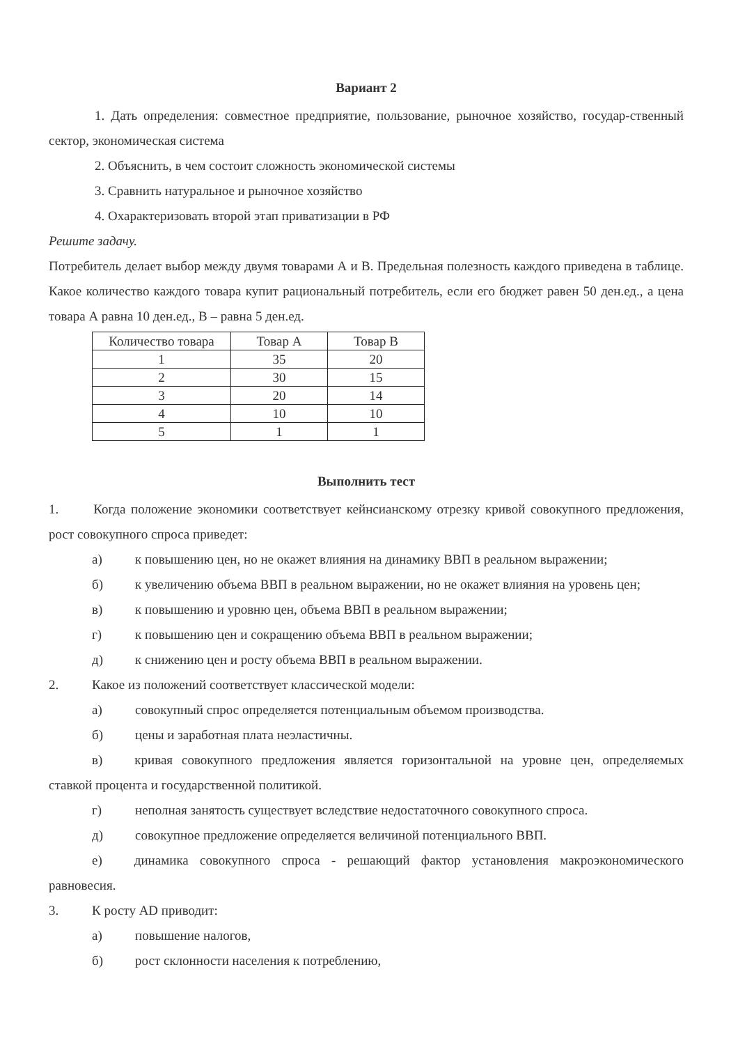Вариант 2
1. Дать определения: совместное предприятие, пользование, рыночное хозяйство, государ-ственный сектор, экономическая система
2. Объяснить, в чем состоит сложность экономической системы
3. Сравнить натуральное и рыночное хозяйство
4. Охарактеризовать второй этап приватизации в РФ
Решите задачу.
Потребитель делает выбор между двумя товарами А и В. Предельная полезность каждого приведена в таблице. Какое количество каждого товара купит рациональный потребитель, если его бюджет равен 50 ден.ед., а цена товара А равна 10 ден.ед., В – равна 5 ден.ед.
| Количество товара | Товар А | Товар В |
| --- | --- | --- |
| 1 | 35 | 20 |
| 2 | 30 | 15 |
| 3 | 20 | 14 |
| 4 | 10 | 10 |
| 5 | 1 | 1 |
Выполнить тест
1. Когда положение экономики соответствует кейнсианскому отрезку кривой совокупного предложения, рост совокупного спроса приведет:
а) к повышению цен, но не окажет влияния на динамику ВВП в реальном выражении;
б) к увеличению объема ВВП в реальном выражении, но не окажет влияния на уровень цен;
в) к повышению и уровню цен, объема ВВП в реальном выражении;
г) к повышению цен и сокращению объема ВВП в реальном выражении;
д) к снижению цен и росту объема ВВП в реальном выражении.
2. Какое из положений соответствует классической модели:
а) совокупный спрос определяется потенциальным объемом производства.
б) цены и заработная плата неэластичны.
в) кривая совокупного предложения является горизонтальной на уровне цен, определяемых ставкой процента и государственной политикой.
г) неполная занятость существует вследствие недостаточного совокупного спроса.
д) совокупное предложение определяется величиной потенциального ВВП.
е) динамика совокупного спроса - решающий фактор установления макроэкономического равновесия.
3. К росту AD приводит:
а) повышение налогов,
б) рост склонности населения к потреблению,